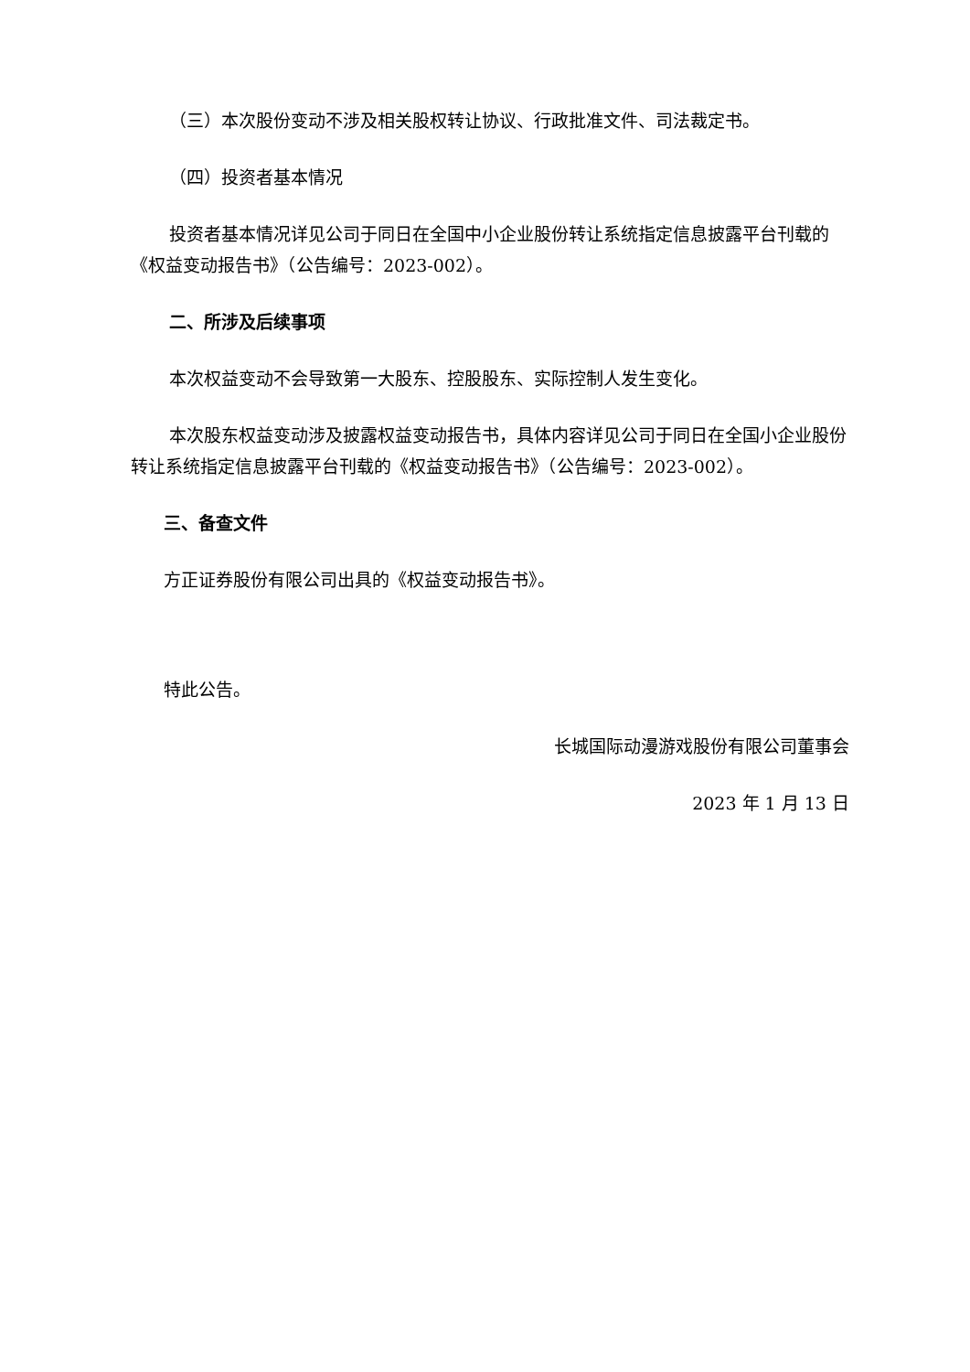（三）本次股份变动不涉及相关股权转让协议、行政批准文件、司法裁定书。
（四）投资者基本情况
投资者基本情况详见公司于同日在全国中小企业股份转让系统指定信息披露平台刊载的《权益变动报告书》（公告编号：2023-002）。
二、所涉及后续事项
本次权益变动不会导致第一大股东、控股股东、实际控制人发生变化。
本次股东权益变动涉及披露权益变动报告书，具体内容详见公司于同日在全国小企业股份转让系统指定信息披露平台刊载的《权益变动报告书》（公告编号：2023-002）。
三、备查文件
方正证券股份有限公司出具的《权益变动报告书》。
特此公告。
长城国际动漫游戏股份有限公司董事会
2023 年 1 月 13 日